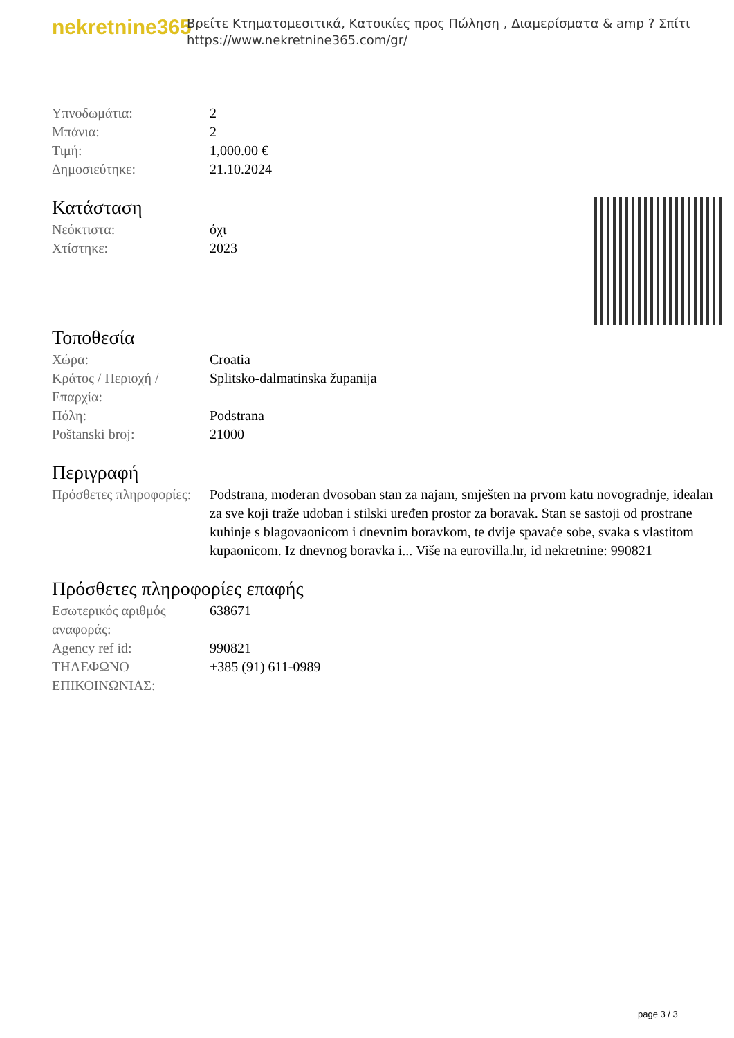nekretnine365
Βρείτε Κτηματομεσιτικά, Κατοικίες προς Πώληση , Διαμερίσματα & amp ? Σπίτι
https://www.nekretnine365.com/gr/
| Υπνοδωμάτια: | 2 |
| Μπάνια: | 2 |
| Τιμή: | 1,000.00 € |
| Δημοσιεύτηκε: | 21.10.2024 |
Κατάσταση
| Νεόκτιστα: | όχι |
| Χτίστηκε: | 2023 |
Τοποθεσία
| Χώρα: | Croatia |
| Κράτος / Περιοχή / Επαρχία: | Splitsko-dalmatinska županija |
| Πόλη: | Podstrana |
| Poštanski broj: | 21000 |
Περιγραφή
| Πρόσθετες πληροφορίες: | Podstrana, moderan dvosoban stan za najam, smješten na prvom katu novogradnje, idealan za sve koji traže udoban i stilski uređen prostor za boravak. Stan se sastoji od prostrane kuhinje s blagovaonicom i dnevnim boravkom, te dvije spavaće sobe, svaka s vlastitom kupaonicom. Iz dnevnog boravka i... Više na eurovilla.hr, id nekretnine: 990821 |
Πρόσθετες πληροφορίες επαφής
| Εσωτερικός αριθμός αναφοράς: | 638671 |
| Agency ref id: | 990821 |
| ΤΗΛΕΦΩΝΟ ΕΠΙΚΟΙΝΩΝΙΑΣ: | +385 (91) 611-0989 |
page 3 / 3